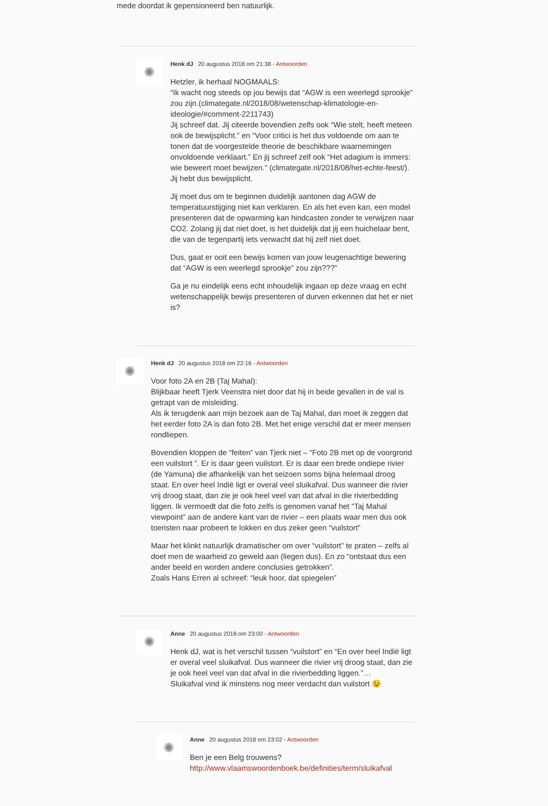mede doordat ik gepensioneerd ben natuurlijk.
✺
Henk dJ 20 augustus 2018 om 21:38 - Antwoorden
Hetzler, ik herhaal NOGMAALS:
“Ik wacht nog steeds op jou bewijs dat “AGW is een weerlegd sprookje” zou zijn.(climategate.nl/2018/08/wetenschap-klimatologie-en-ideologie/#comment-2211743)
Jij schreef dat. Jij citeerde bovendien zelfs ook “Wie stelt, heeft meteen ook de bewijsplicht.” en “Voor critici is het dus voldoende om aan te tonen dat de voorgestelde theorie de beschikbare waarnemingen onvoldoende verklaart.” En jij schreef zelf ook “Het adagium is immers: wie beweert moet bewijzen.” (climategate.nl/2018/08/het-echte-feest/). Jij hebt dus bewijsplicht.
Jij moet dus om te beginnen duidelijk aantonen dag AGW de temperatuurstijging niet kan verklaren. En als het even kan, een model presenteren dat de opwarming kan hindcasten zonder te verwijzen naar CO2. Zolang jij dat niet doet, is het duidelijk dat jij een huichelaar bent, die van de tegenpartij iets verwacht dat hij zelf niet doet.
Dus, gaat er ooit een bewijs komen van jouw leugenachtige bewering dat “AGW is een weerlegd sprookje” zou zijn???”
Ga je nu eindelijk eens echt inhoudelijk ingaan op deze vraag en echt wetenschappelijk bewijs presenteren of durven erkennen dat het er niet is?
✺
Henk dJ 20 augustus 2018 om 22:16 - Antwoorden
Voor foto 2A en 2B (Taj Mahal):
Blijkbaar heeft Tjerk Veenstra niet door dat hij in beide gevallen in de val is getrapt van de misleiding.
Als ik terugdenk aan mijn bezoek aan de Taj Mahal, dan moet ik zeggen dat het eerder foto 2A is dan foto 2B. Met het enige verschil dat er meer mensen rondliepen.
Bovendien kloppen de “feiten” van Tjerk niet – “Foto 2B met op de voorgrond een vuilstort ”. Er is daar geen vuilstort. Er is daar een brede ondiepe rivier (de Yamuna) die afhankelijk van het seizoen soms bijna helemaal droog staat. En over heel Indië ligt er overal veel sluikafval. Dus wanneer die rivier vrij droog staat, dan zie je ook heel veel van dat afval in die rivierbedding liggen. Ik vermoedt dat die foto zelfs is genomen vanaf het “Taj Mahal viewpoint” aan de andere kant van de rivier – een plaats waar men dus ook toeristen naar probeert te lokken en dus zeker geen “vuilstort”
Maar het klinkt natuurlijk dramatischer om over “vuilstort” te praten – zelfs al doet men de waarheid zo geweld aan (liegen dus). En zo “ontstaat dus een ander beeld en worden andere conclusies getrokken”.
Zoals Hans Erren al schreef: “leuk hoor, dat spiegelen”
✺
Anne 20 augustus 2018 om 23:00 - Antwoorden
Henk dJ, wat is het verschil tussen “vuilstort” en “En over heel Indië ligt er overal veel sluikafval. Dus wanneer die rivier vrij droog staat, dan zie je ook heel veel van dat afval in die rivierbedding liggen.”…
Sluikafval vind ik minstens nog meer verdacht dan vuilstort 😉
✺
Anne 20 augustus 2018 om 23:02 - Antwoorden
Ben je een Belg trouwens?
http://www.vlaamswoordenboek.be/definities/term/sluikafval